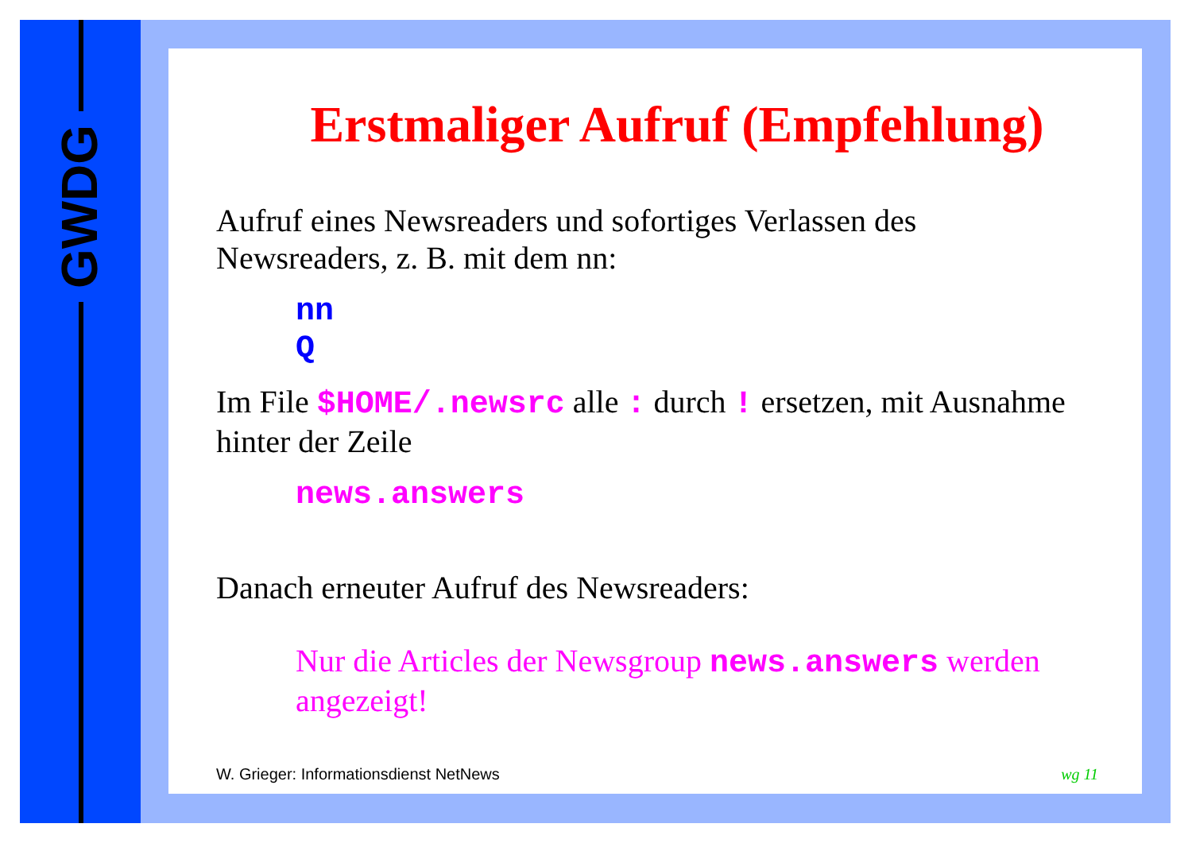GWDG
Erstmaliger Aufruf (Empfehlung)
Aufruf eines Newsreaders und sofortiges Verlassen des Newsreaders, z. B. mit dem nn:
nn
Q
Im File $HOME/.newsrc alle : durch ! ersetzen, mit Ausnahme hinter der Zeile
news.answers
Danach erneuter Aufruf des Newsreaders:
Nur die Articles der Newsgroup news.answers werden angezeigt!
W. Grieger: Informationsdienst NetNews wg 11